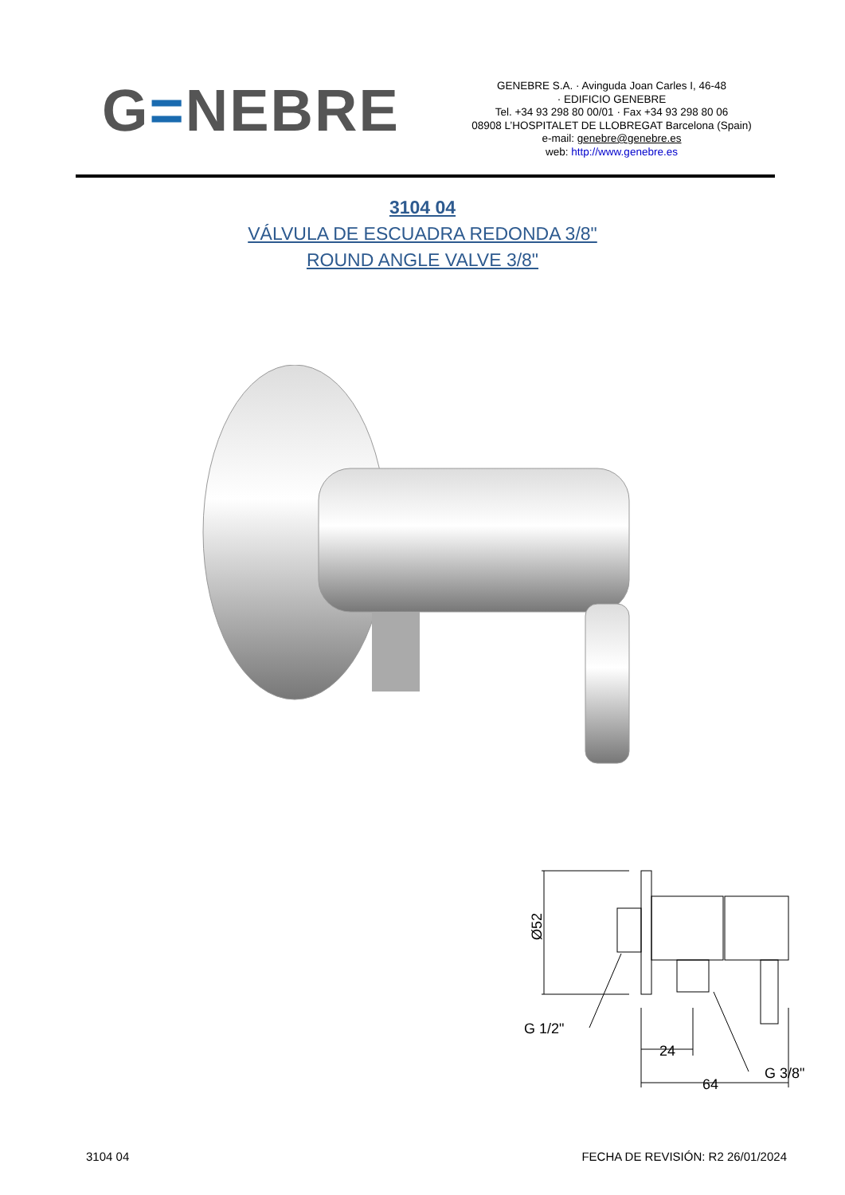G=NEBRE
GENEBRE S.A. · Avinguda Joan Carles I, 46-48
· EDIFICIO GENEBRE
Tel. +34 93 298 80 00/01 · Fax +34 93 298 80 06
08908 L’HOSPITALET DE LLOBREGAT Barcelona (Spain)
e-mail: genebre@genebre.es
web: http://www.genebre.es
3104 04
VÁLVULA DE ESCUADRA REDONDA 3/8"
ROUND ANGLE VALVE 3/8"
Ø52
G 1/2"
24
G 3/8"
64
3104 04 FECHA DE REVISIÓN: R2 26/01/2024